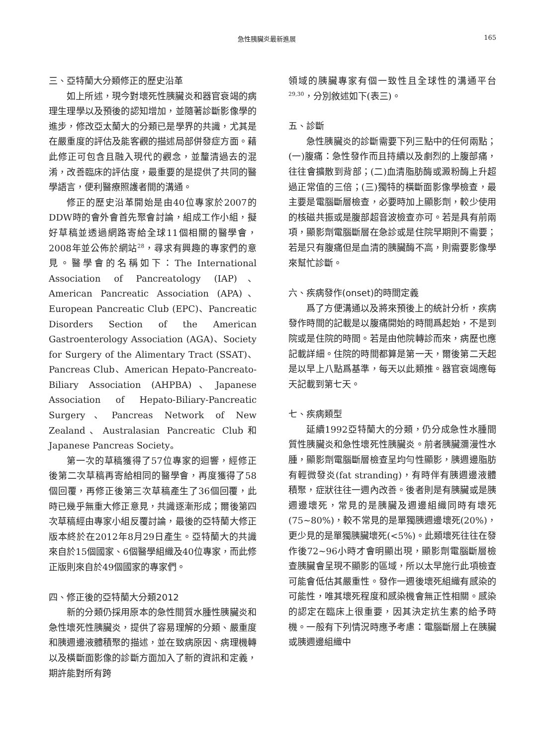急性胰臟炎最新進展 165
三、亞特蘭大分類修正的歷史沿革
如上所述，現今對壞死性胰臟炎和器官衰竭的病理生理學以及預後的認知增加，並隨著診斷影像學的進步，修改亞太蘭大的分類已是學界的共識，尤其是在嚴重度的評估及能客觀的描述局部併發症方面。藉此修正可包含且融入現代的觀念，並釐清過去的混淆，改善臨床的評估度，最重要的是提供了共同的醫學語言，便利醫療照護者間的溝通。
修正的歷史沿革開始是由40位專家於2007的DDW時的會外會首先聚會討論，組成工作小組，擬好草稿並透過網路寄給全球11個相關的醫學會，2008年並公佈於網站<sup>28</sup>，尋求有興趣的專家們的意見。醫學會的名稱如下：The International Association of Pancreatology (IAP)、American Pancreatic Association (APA)、European Pancreatic Club (EPC)、Pancreatic Disorders Section of the American Gastroenterology Association (AGA)、Society for Surgery of the Alimentary Tract (SSAT)、Pancreas Club、American Hepato-Pancreato-Biliary Association (AHPBA)、Japanese Association of Hepato-Biliary-Pancreatic Surgery、Pancreas Network of New Zealand、Australasian Pancreatic Club和Japanese Pancreas Society。
第一次的草稿獲得了57位專家的迴響，經修正後第二次草稿再寄給相同的醫學會，再度獲得了58個回覆，再修正後第三次草稿產生了36個回覆，此時已幾乎無重大修正意見，共識逐漸形成；爾後第四次草稿經由專家小組反覆討論，最後的亞特蘭大修正版本終於在2012年8月29日產生。亞特蘭大的共識來自於15個國家、6個醫學組織及40位專家，而此修正版則來自於49個國家的專家們。
四、修正後的亞特蘭大分類2012
新的分類仍採用原本的急性間質水腫性胰臟炎和急性壞死性胰臟炎，提供了容易理解的分類、嚴重度和胰週邊液體積聚的描述，並在致病原因、病理機轉以及橫斷面影像的診斷方面加入了新的資訊和定義，期許能對所有跨
領域的胰臟專家有個一致性且全球性的溝通平台<sup>29,30</sup>，分別敘述如下(表三)。
五、診斷
急性胰臟炎的診斷需要下列三點中的任何兩點；(一)腹痛：急性發作而且持續以及劇烈的上腹部痛，往往會擴散到背部；(二)血清脂肪酶或澱粉酶上升超過正常值的三倍；(三)獨特的橫斷面影像學檢查，最主要是電腦斷層檢查，必要時加上顯影劑，較少使用的核磁共振或是腹部超音波檢查亦可。若是具有前兩項，顯影劑電腦斷層在急診或是住院早期則不需要；若是只有腹痛但是血清的胰臟酶不高，則需要影像學來幫忙診斷。
六、疾病發作(onset)的時間定義
爲了方便溝通以及將來預後上的統計分析，疾病發作時間的記載是以腹痛開始的時間爲起始，不是到院或是住院的時間。若是由他院轉診而來，病歷也應記載詳細。住院的時間都算是第一天，爾後第二天起是以早上八點爲基準，每天以此類推。器官衰竭應每天記載到第七天。
七、疾病類型
延續1992亞特蘭大的分類，仍分成急性水腫間質性胰臟炎和急性壞死性胰臟炎。前者胰臟瀰漫性水腫，顯影劑電腦斷層檢查呈均勻性顯影，胰週邊脂肪有輕微發炎(fat stranding)，有時伴有胰週邊液體積聚，症狀往往一週內改善。後者則是有胰臟或是胰週邊壞死，常見的是胰臟及週邊組織同時有壞死(75~80%)，較不常見的是單獨胰週邊壞死(20%)，更少見的是單獨胰臟壞死(<5%)。此類壞死往往在發作後72~96小時才會明顯出現，顯影劑電腦斷層檢查胰臟會呈現不顯影的區域，所以太早施行此項檢查可能會低估其嚴重性。發作一週後壞死組織有感染的可能性，唯其壞死程度和感染機會無正性相關。感染的認定在臨床上很重要，因其決定抗生素的給予時機。一般有下列情況時應予考慮：電腦斷層上在胰臟或胰週邊組織中